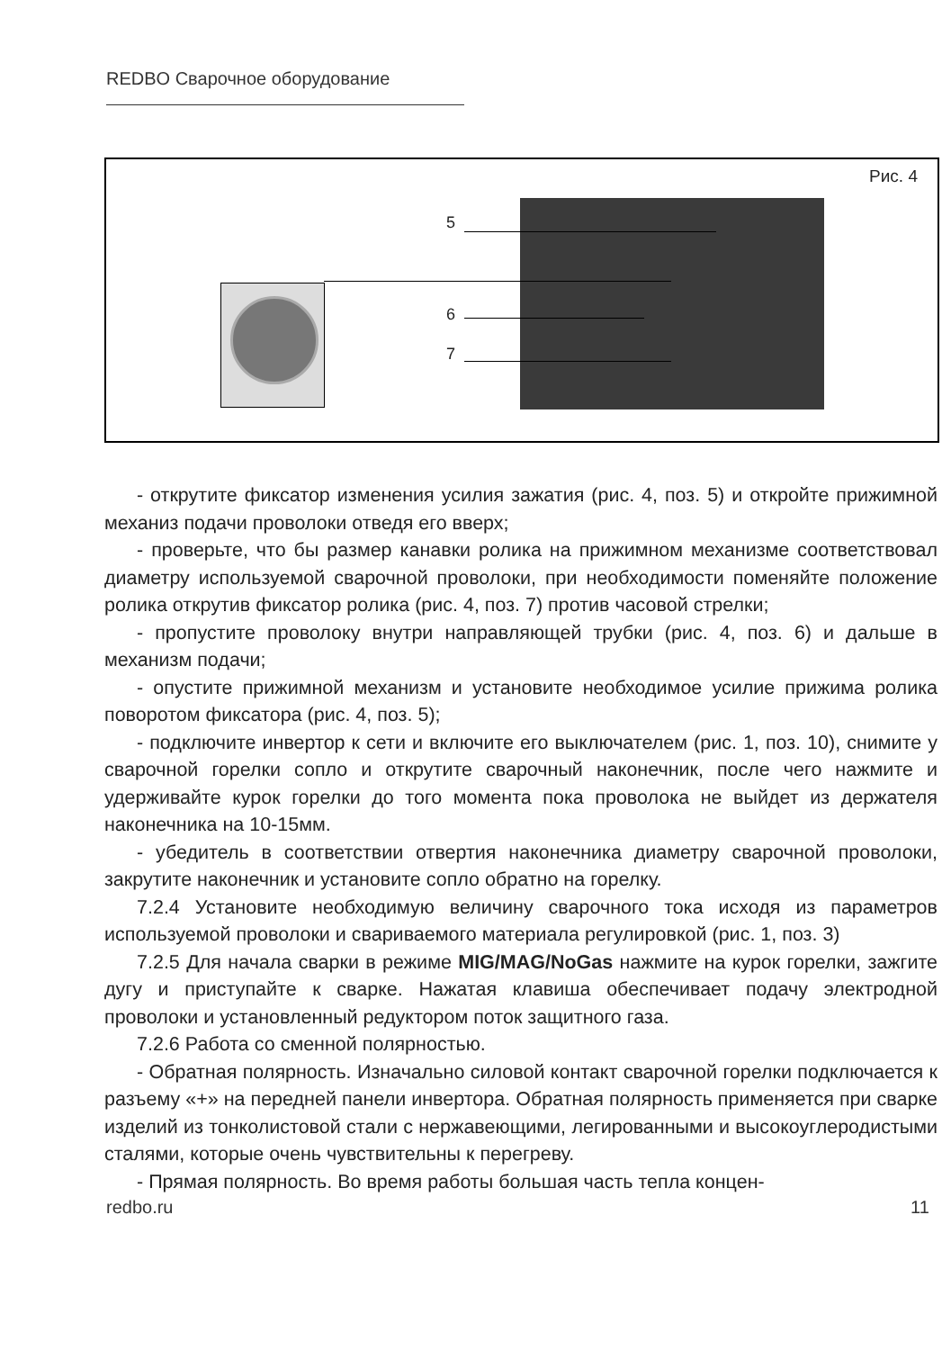REDBO Сварочное оборудование
Рис. 4
5
6
7
- открутите фиксатор изменения усилия зажатия (рис. 4, поз. 5) и откройте прижимной механиз подачи проволоки отведя его вверх;
- проверьте, что бы размер канавки ролика на прижимном механизме соответствовал диаметру используемой сварочной проволоки, при необходимости поменяйте положение ролика открутив фиксатор ролика (рис. 4, поз. 7) против часовой стрелки;
- пропустите проволоку внутри направляющей трубки (рис. 4, поз. 6) и дальше в механизм подачи;
- опустите прижимной механизм и установите необходимое усилие прижима ролика поворотом фиксатора (рис. 4, поз. 5);
- подключите инвертор к сети и включите его выключателем (рис. 1, поз. 10), снимите у сварочной горелки сопло и открутите сварочный наконечник, после чего нажмите и удерживайте курок горелки до того момента пока проволока не выйдет из держателя наконечника на 10-15мм.
- убедитель в соответствии отвертия наконечника диаметру сварочной проволоки, закрутите наконечник и установите сопло обратно на горелку.
7.2.4 Установите необходимую величину сварочного тока исходя из параметров используемой проволоки и свариваемого материала регулировкой (рис. 1, поз. 3)
7.2.5 Для начала сварки в режиме MIG/MAG/NoGas нажмите на курок горелки, зажгите дугу и приступайте к сварке. Нажатая клавиша обеспечивает подачу электродной проволоки и установленный редуктором поток защитного газа.
7.2.6 Работа со сменной полярностью.
- Обратная полярность. Изначально силовой контакт сварочной горелки подключается к разъему «+» на передней панели инвертора. Обратная полярность применяется при сварке изделий из тонколистовой стали с нержавеющими, легированными и высокоуглеродистыми сталями, которые очень чувствительны к перегреву.
- Прямая полярность. Во время работы большая часть тепла концен-
redbo.ru 11